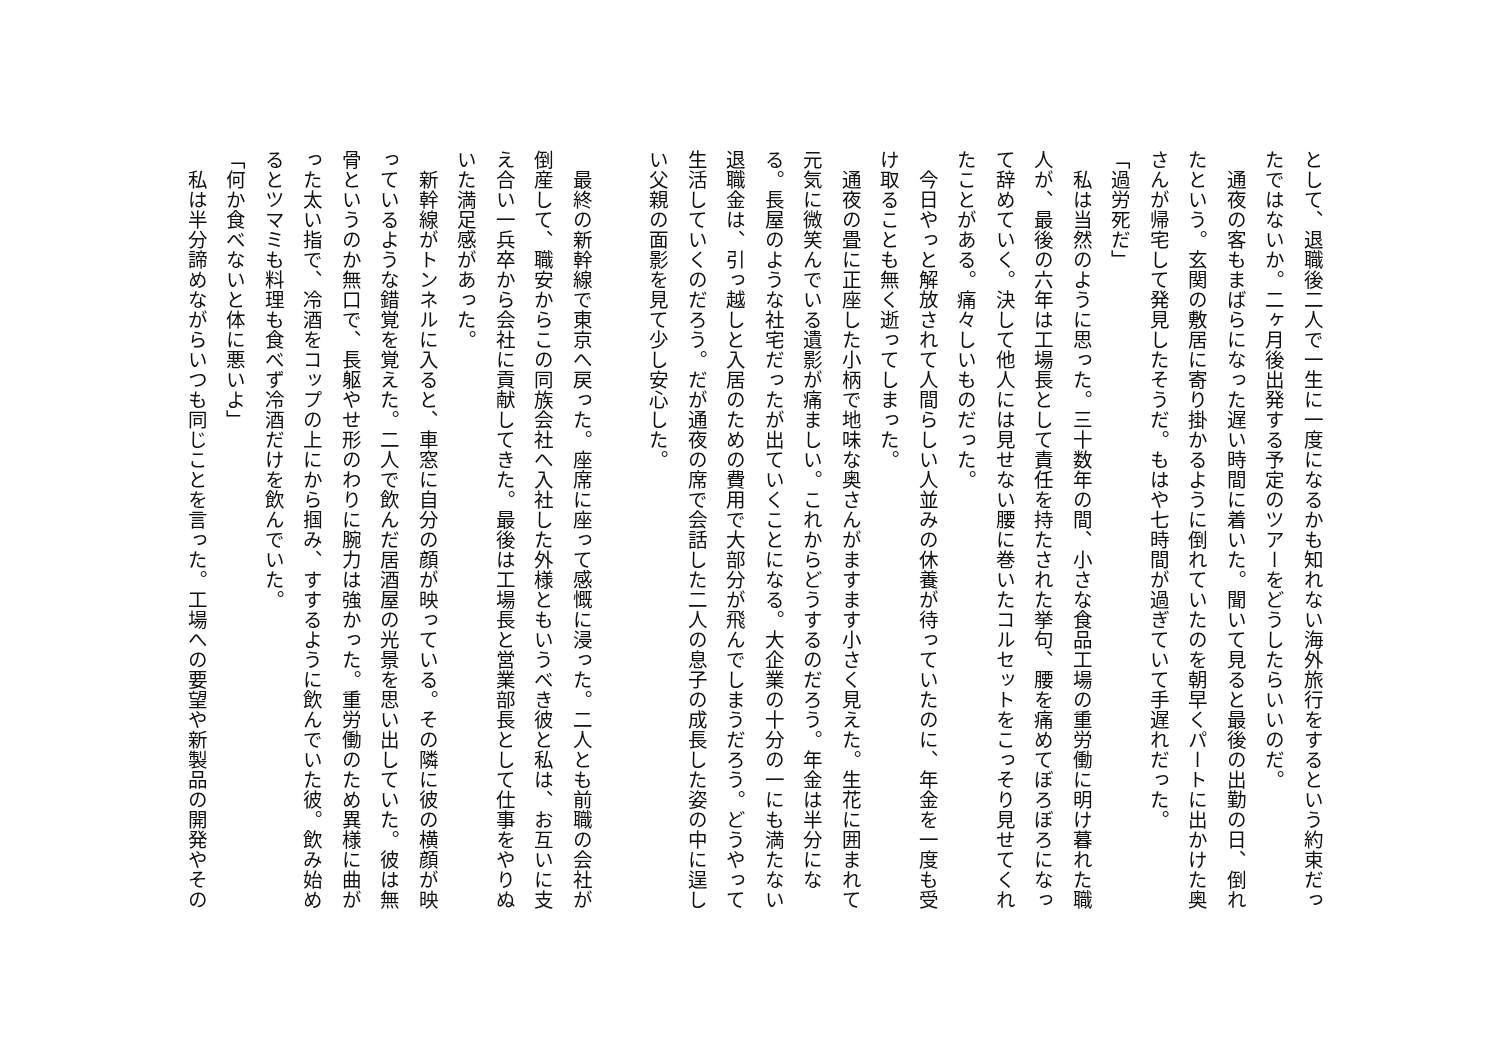として、退職後二人で一生に一度になるかも知れない海外旅行をするという約束だったではないか。二ヶ月後出発する予定のツアーをどうしたらいいのだ。
　通夜の客もまばらになった遅い時間に着いた。聞いて見ると最後の出勤の日、倒れたという。玄関の敷居に寄り掛かるように倒れていたのを朝早くパートに出かけた奥さんが帰宅して発見したそうだ。もはや七時間が過ぎていて手遅れだった。
「過労死だ」
　私は当然のように思った。三十数年の間、小さな食品工場の重労働に明け暮れた職人が、最後の六年は工場長として責任を持たされた挙句、腰を痛めてぼろぼろになって辞めていく。決して他人には見せない腰に巻いたコルセットをこっそり見せてくれたことがある。痛々しいものだった。
　今日やっと解放されて人間らしい人並みの休養が待っていたのに、年金を一度も受け取ることも無く逝ってしまった。
　通夜の畳に正座した小柄で地味な奥さんがますます小さく見えた。生花に囲まれて元気に微笑んでいる遺影が痛ましい。これからどうするのだろう。年金は半分になる。長屋のような社宅だったが出ていくことになる。大企業の十分の一にも満たない退職金は、引っ越しと入居のための費用で大部分が飛んでしまうだろう。どうやって生活していくのだろう。だが通夜の席で会話した二人の息子の成長した姿の中に逞しい父親の面影を見て少し安心した。
　最終の新幹線で東京へ戻った。座席に座って感慨に浸った。二人とも前職の会社が倒産して、職安からこの同族会社へ入社した外様ともいうべき彼と私は、お互いに支え合い一兵卒から会社に貢献してきた。最後は工場長と営業部長として仕事をやりぬいた満足感があった。
　新幹線がトンネルに入ると、車窓に自分の顔が映っている。その隣に彼の横顔が映っているような錯覚を覚えた。二人で飲んだ居酒屋の光景を思い出していた。彼は無骨というのか無口で、長躯やせ形のわりに腕力は強かった。重労働のため異様に曲がった太い指で、冷酒をコップの上にから掴み、すするように飲んでいた彼。飲み始めるとツマミも料理も食べず冷酒だけを飲んでいた。
「何か食べないと体に悪いよ」
　私は半分諦めながらいつも同じことを言った。工場への要望や新製品の開発やその